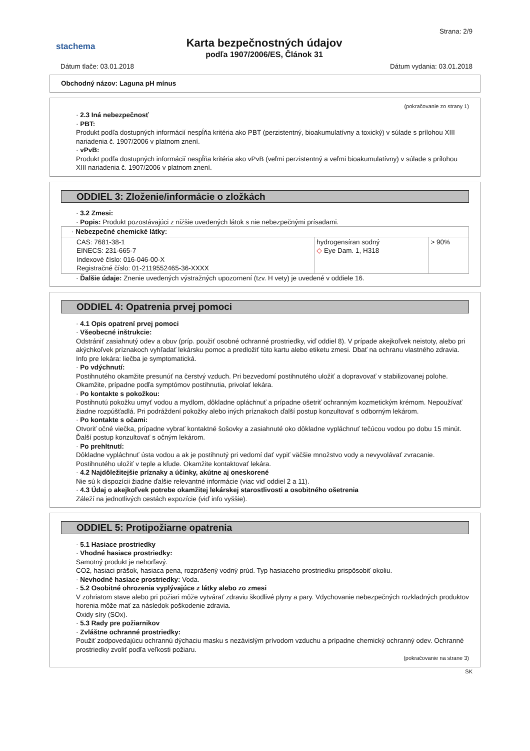stachema
Karta bezpečnostných údajov
podľa 1907/2006/ES, Článok 31
Strana: 2/9
Dátum tlače: 03.01.2018 Dátum vydania: 03.01.2018
Obchodný názov: Laguna pH mínus
(pokračovanie zo strany 1)
· 2.3 Iná nebezpečnosť
· PBT:
Produkt podľa dostupných informácií nespĺňa kritéria ako PBT (perzistentný, bioakumulatívny a toxický) v súlade s prílohou XIII nariadenia č. 1907/2006 v platnom znení.
· vPvB:
Produkt podľa dostupných informácií nespĺňa kritéria ako vPvB (veľmi perzistentný a veľmi bioakumulatívny) v súlade s prílohou XIII nariadenia č. 1907/2006 v platnom znení.
ODDIEL 3: Zloženie/informácie o zložkách
· 3.2 Zmesi:
· Popis: Produkt pozostávajúci z nižšie uvedených látok s nie nebezpečnými prísadami.
| · Nebezpečné chemické látky: | | |
| CAS: 7681-38-1 EINECS: 231-665-7 Indexové číslo: 016-046-00-X Registračné číslo: 01-2119552465-36-XXXX | hydrogensíran sodný ◇ Eye Dam. 1, H318 | > 90% |
· Ďalšie údaje: Znenie uvedených výstražných upozornení (tzv. H vety) je uvedené v oddiele 16.
ODDIEL 4: Opatrenia prvej pomoci
· 4.1 Opis opatrení prvej pomoci
· Všeobecné inštrukcie:
Odstrániť zasiahnutý odev a obuv (príp. použiť osobné ochranné prostriedky, viď oddiel 8). V prípade akejkoľvek neistoty, alebo pri akýchkoľvek príznakoch vyhľadať lekársku pomoc a predložiť túto kartu alebo etiketu zmesi. Dbať na ochranu vlastného zdravia. Info pre lekára: liečba je symptomatická.
· Po vdýchnutí:
Postihnutého okamžite presunúť na čerstvý vzduch. Pri bezvedomí postihnutého uložiť a dopravovať v stabilizovanej polohe. Okamžite, prípadne podľa symptómov postihnutia, privolať lekára.
· Po kontakte s pokožkou:
Postihnutú pokožku umyť vodou a mydlom, dôkladne opláchnuť a prípadne ošetriť ochranným kozmetickým krémom. Nepoužívať žiadne rozpúšťadlá. Pri podráždení pokožky alebo iných príznakoch ďalší postup konzultovať s odborným lekárom.
· Po kontakte s očami:
Otvoriť očné viečka, prípadne vybrať kontaktné šošovky a zasiahnuté oko dôkladne vypláchnuť tečúcou vodou po dobu 15 minút. Ďalší postup konzultovať s očným lekárom.
· Po prehltnutí:
Dôkladne vypláchnuť ústa vodou a ak je postihnutý pri vedomí dať vypiť väčšie množstvo vody a nevyvolávať zvracanie. Postihnutého uložiť v teple a kľude. Okamžite kontaktovať lekára.
· 4.2 Najdôležitejšie príznaky a účinky, akútne aj oneskorené
Nie sú k dispozícii žiadne ďalšie relevantné informácie (viac viď oddiel 2 a 11).
· 4.3 Údaj o akejkoľvek potrebe okamžitej lekárskej starostlivosti a osobitného ošetrenia
Záleží na jednotlivých cestách expozície (viď info vyššie).
ODDIEL 5: Protipožiarne opatrenia
· 5.1 Hasiace prostriedky
· Vhodné hasiace prostriedky:
Samotný produkt je nehorľavý.
CO2, hasiaci prášok, hasiaca pena, rozprášený vodný prúd. Typ hasiaceho prostriedku prispôsobiť okoliu.
· Nevhodné hasiace prostriedky: Voda.
· 5.2 Osobitné ohrozenia vyplývajúce z látky alebo zo zmesi
V zohriatom stave alebo pri požiari môže vytvárať zdraviu škodlivé plyny a pary. Vdychovanie nebezpečných rozkladných produktov horenia môže mať za následok poškodenie zdravia.
Oxidy síry (SOx).
· 5.3 Rady pre požiarnikov
· Zvláštne ochranné prostriedky:
Použiť zodpovedajúcu ochrannú dýchaciu masku s nezávislým prívodom vzduchu a prípadne chemický ochranný odev. Ochranné prostriedky zvoliť podľa veľkosti požiaru.
(pokračovanie na strane 3)
SK